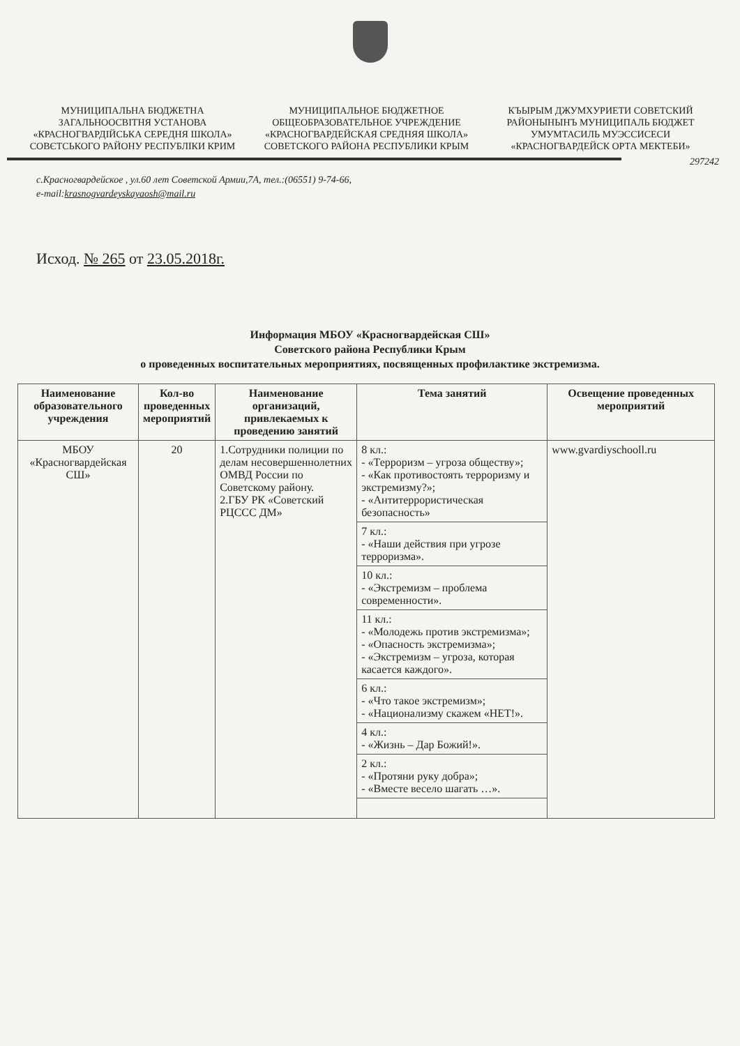МУНИЦИПАЛЬНА БЮДЖЕТНА ЗАГАЛЬНООСВІТНЯ УСТАНОВА «КРАСНОГВАРДІЙСЬКА СЕРЕДНЯ ШКОЛА» СОВЄТСЬКОГО РАЙОНУ РЕСПУБЛІКИ КРИМ
МУНИЦИПАЛЬНОЕ БЮДЖЕТНОЕ ОБЩЕОБРАЗОВАТЕЛЬНОЕ УЧРЕЖДЕНИЕ «КРАСНОГВАРДЕЙСКАЯ СРЕДНЯЯ ШКОЛА» СОВЕТСКОГО РАЙОНА РЕСПУБЛИКИ КРЫМ
КЪЫРЫМ ДЖУМХУРИЕТИ СОВЕТСКИЙ РАЙОНЫНЫНЪ МУНИЦИПАЛЬ БЮДЖЕТ УМУМТАСИЛЬ МУЭССИСЕСИ «КРАСНОГВАРДЕЙСК ОРТА МЕКТЕБИ»
297242
с.Красногвардейское , ул.60 лет Советской Армии,7А, тел.:(06551) 9-74-66,
e-mail:krasnogvardeyskayaosh@mail.ru
Исход. № 265 от 23.05.2018г.
Информация МБОУ «Красногвардейская СШ»
Советского района Республики Крым
о проведенных воспитательных мероприятиях, посвященных профилактике экстремизма.
| Наименование образовательного учреждения | Кол-во проведенных мероприятий | Наименование организаций, привлекаемых к проведению занятий | Тема занятий | Освещение проведенных мероприятий |
| --- | --- | --- | --- | --- |
| МБОУ «Красногвардейская СШ» | 20 | 1.Сотрудники полиции по делам несовершеннолетних ОМВД России по Советскому району. 2.ГБУ РК «Советский РЦССС ДМ» | 8 кл.: - «Терроризм – угроза обществу»; - «Как противостоять терроризму и экстремизму?»; - «Антитеррористическая безопасность» | www.gvardiyschooll.ru |
| | | | 7 кл.: - «Наши действия при угрозе терроризма». | |
| | | | 10 кл.: - «Экстремизм – проблема современности». | |
| | | | 11 кл.: - «Молодежь против экстремизма»; - «Опасность экстремизма»; - «Экстремизм – угроза, которая касается каждого». | |
| | | | 6 кл.: - «Что такое экстремизм»; - «Национализму скажем «НЕТ!». | |
| | | | 4 кл.: - «Жизнь – Дар Божий!». | |
| | | | 2 кл.: - «Протяни руку добра»; - «Вместе весело шагать …». | |